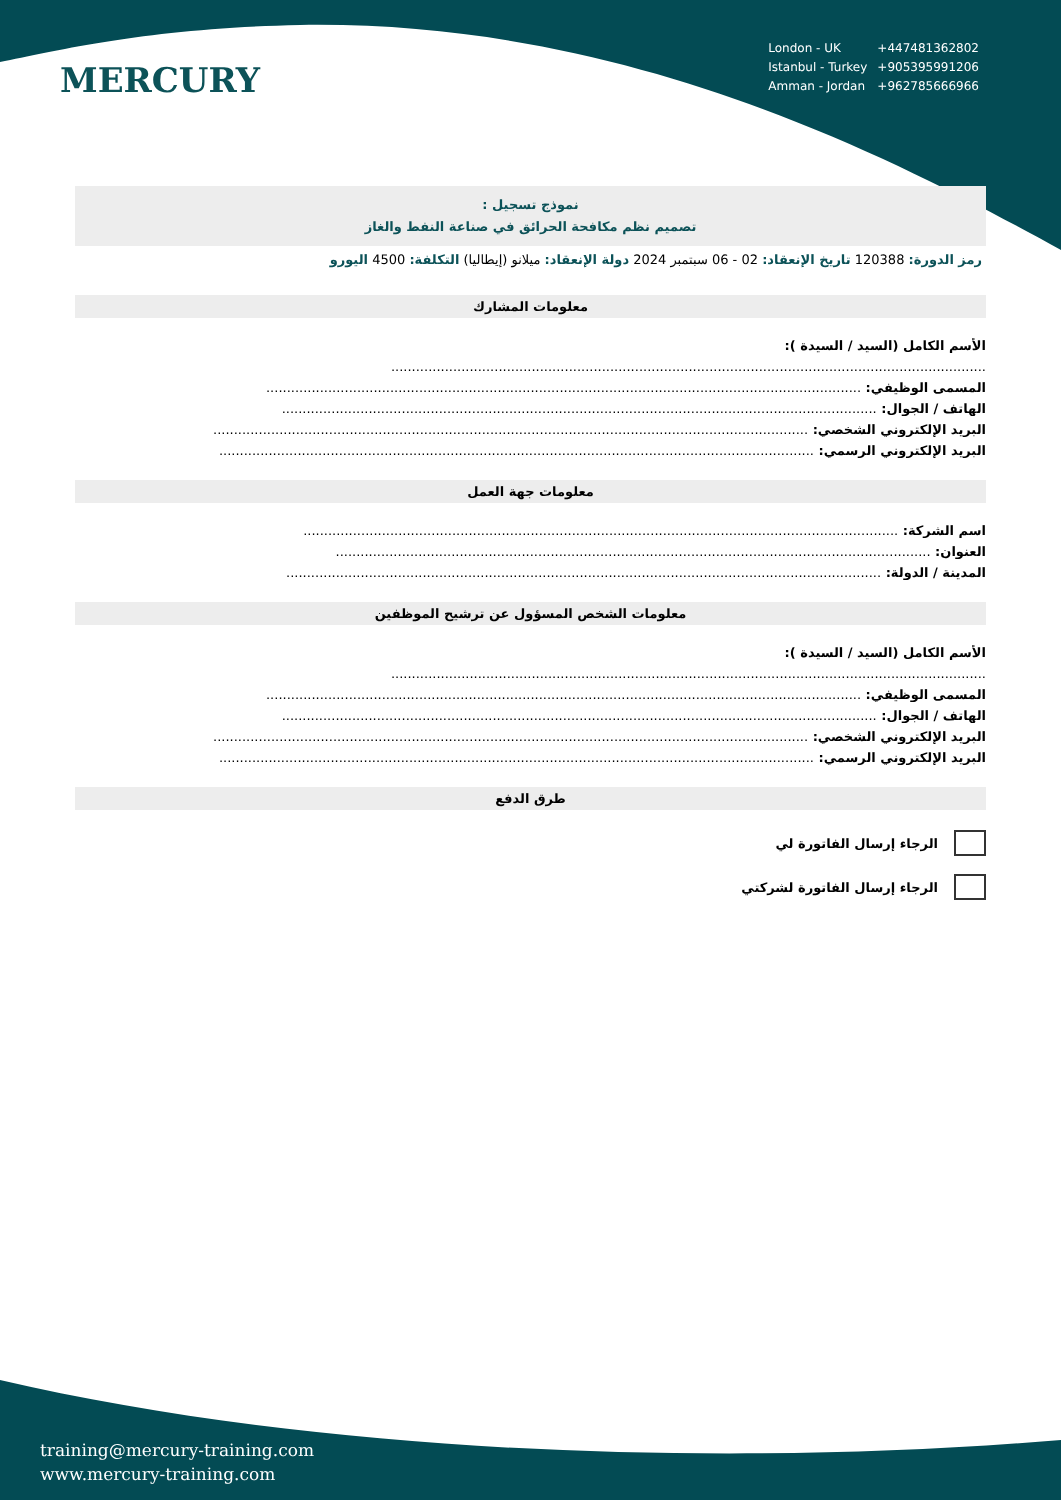MERCURY
| London - UK | +447481362802 |
| Istanbul - Turkey | +905395991206 |
| Amman - Jordan | +962785666966 |
نموذج تسجيل :
تصميم نظم مكافحة الحرائق في صناعة النفط والغاز
رمز الدورة: 120388 تاريخ الإنعقاد: 02 - 06 سبتمبر 2024 دولة الإنعقاد: ميلانو (إيطاليا) التكلفة: 4500 اليورو
معلومات المشارك
الأسم الكامل (السيد / السيدة ):
................................................................................................................................................
المسمى الوظيفي: ................................................................................................................................................
الهاتف / الجوال: ................................................................................................................................................
البريد الإلكتروني الشخصي: ................................................................................................................................................
البريد الإلكتروني الرسمي: ................................................................................................................................................
معلومات جهة العمل
اسم الشركة: ................................................................................................................................................
العنوان: ................................................................................................................................................
المدينة / الدولة: ................................................................................................................................................
معلومات الشخص المسؤول عن ترشيح الموظفين
الأسم الكامل (السيد / السيدة ):
................................................................................................................................................
المسمى الوظيفي: ................................................................................................................................................
الهاتف / الجوال: ................................................................................................................................................
البريد الإلكتروني الشخصي: ................................................................................................................................................
البريد الإلكتروني الرسمي: ................................................................................................................................................
طرق الدفع
الرجاء إرسال الفاتورة لي
الرجاء إرسال الفاتورة لشركتي
training@mercury-training.com
www.mercury-training.com